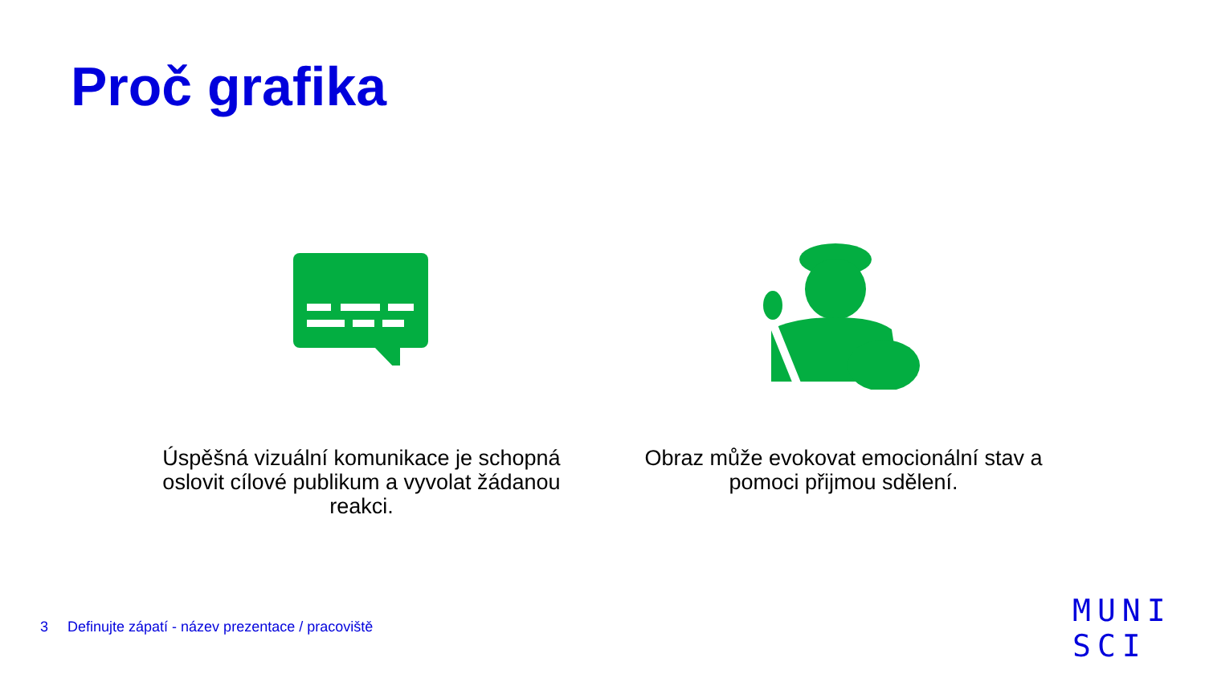Proč grafika
Úspěšná vizuální komunikace je schopná oslovit cílové publikum a vyvolat žádanou reakci.
Obraz může evokovat emocionální stav a pomoci přijmou sdělení.
3 Definujte zápatí - název prezentace / pracoviště
MUNI
SCI